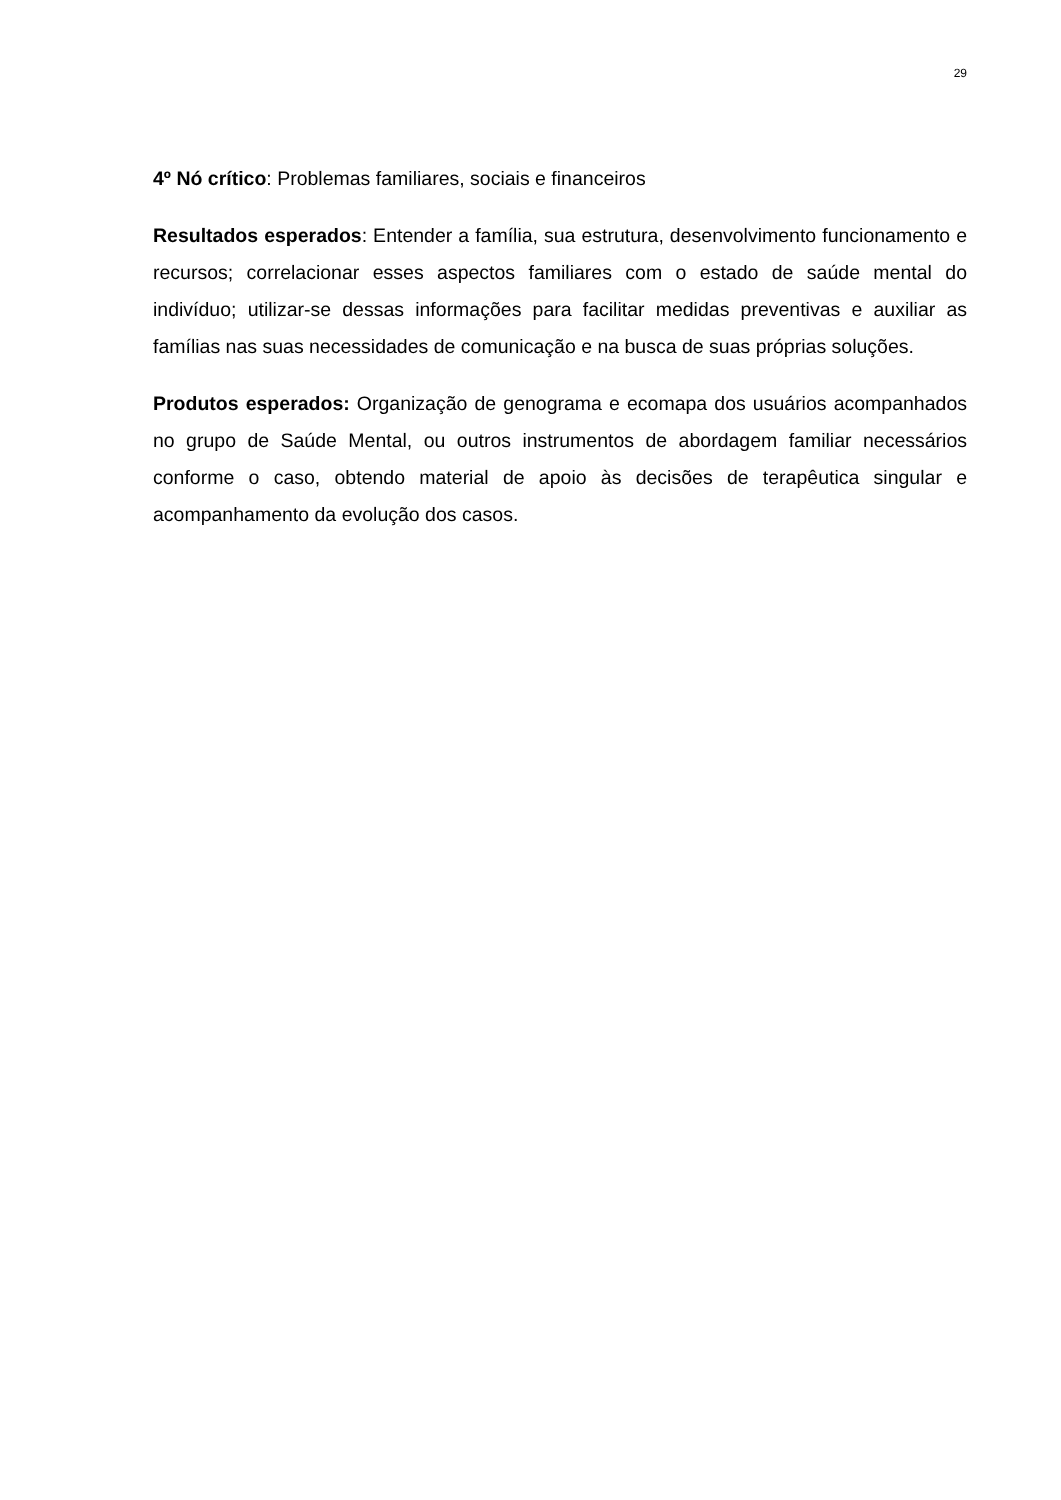29
4º Nó crítico: Problemas familiares, sociais e financeiros
Resultados esperados: Entender a família, sua estrutura, desenvolvimento funcionamento e recursos; correlacionar esses aspectos familiares com o estado de saúde mental do indivíduo; utilizar-se dessas informações para facilitar medidas preventivas e auxiliar as famílias nas suas necessidades de comunicação e na busca de suas próprias soluções.
Produtos esperados: Organização de genograma e ecomapa dos usuários acompanhados no grupo de Saúde Mental, ou outros instrumentos de abordagem familiar necessários conforme o caso, obtendo material de apoio às decisões de terapêutica singular e acompanhamento da evolução dos casos.